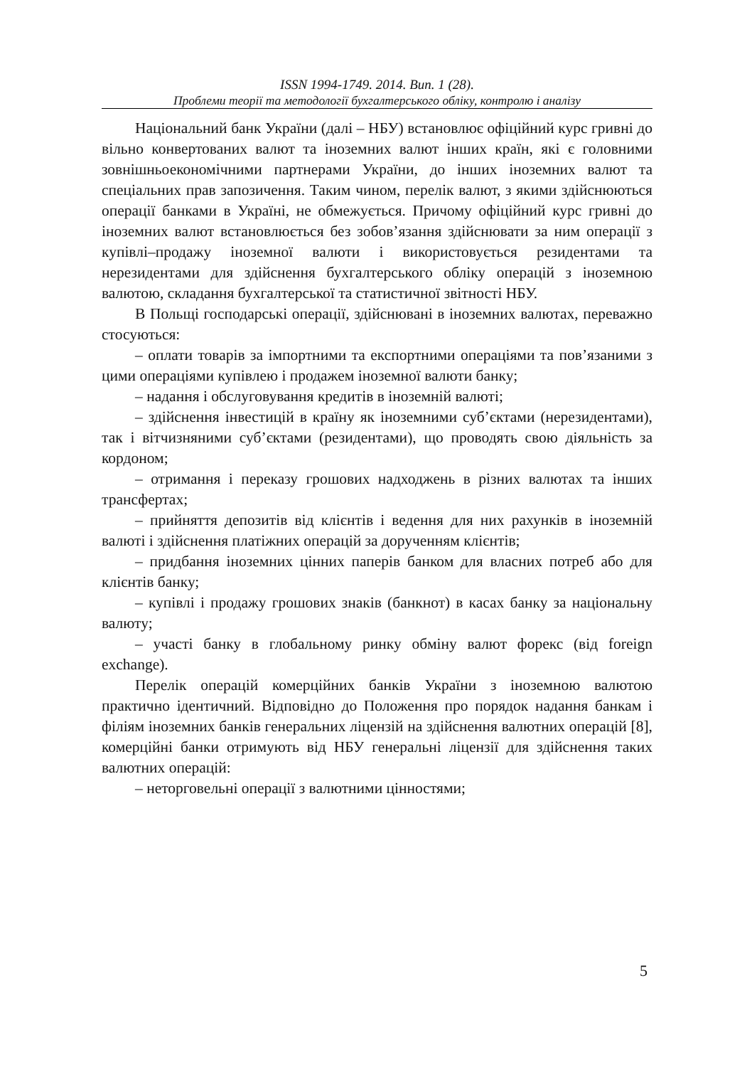ISSN 1994-1749. 2014. Вип. 1 (28).
Проблеми теорії та методології бухгалтерського обліку, контролю і аналізу
Національний банк України (далі – НБУ) встановлює офіційний курс гривні до вільно конвертованих валют та іноземних валют інших країн, які є головними зовнішньоекономічними партнерами України, до інших іноземних валют та спеціальних прав запозичення. Таким чином, перелік валют, з якими здійснюються операції банками в Україні, не обмежується. Причому офіційний курс гривні до іноземних валют встановлюється без зобов’язання здійснювати за ним операції з купівлі–продажу іноземної валюти і використовується резидентами та нерезидентами для здійснення бухгалтерського обліку операцій з іноземною валютою, складання бухгалтерської та статистичної звітності НБУ.
В Польщі господарські операції, здійснювані в іноземних валютах, переважно стосуються:
– оплати товарів за імпортними та експортними операціями та пов’язаними з цими операціями купівлею і продажем іноземної валюти банку;
– надання і обслуговування кредитів в іноземній валюті;
– здійснення інвестицій в країну як іноземними суб’єктами (нерезидентами), так і вітчизняними суб’єктами (резидентами), що проводять свою діяльність за кордоном;
– отримання і переказу грошових надходжень в різних валютах та інших трансфертах;
– прийняття депозитів від клієнтів і ведення для них рахунків в іноземній валюті і здійснення платіжних операцій за дорученням клієнтів;
– придбання іноземних цінних паперів банком для власних потреб або для клієнтів банку;
– купівлі і продажу грошових знаків (банкнот) в касах банку за національну валюту;
– участі банку в глобальному ринку обміну валют форекс (від foreign exchange).
Перелік операцій комерційних банків України з іноземною валютою практично ідентичний. Відповідно до Положення про порядок надання банкам і філіям іноземних банків генеральних ліцензій на здійснення валютних операцій [8], комерційні банки отримують від НБУ генеральні ліцензії для здійснення таких валютних операцій:
– неторговельні операції з валютними цінностями;
5